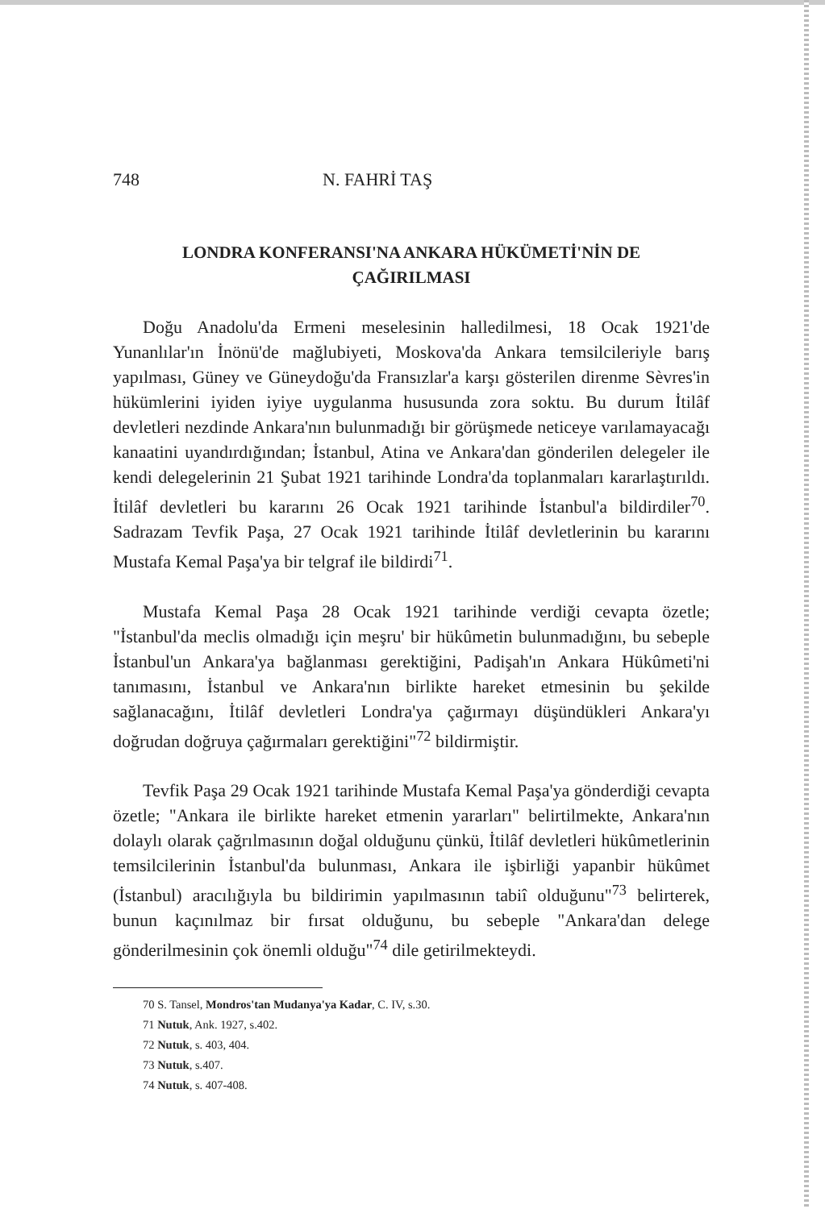748 N. FAHRİ TAŞ
LONDRA KONFERANSI'NA ANKARA HÜKÜMETİ'NİN DE
ÇAĞIRILMASI
Doğu Anadolu'da Ermeni meselesinin halledilmesi, 18 Ocak 1921'de Yunanlılar'ın İnönü'de mağlubiyeti, Moskova'da Ankara temsilcileriyle barış yapılması, Güney ve Güneydoğu'da Fransızlar'a karşı gösterilen direnme Sèvres'in hükümlerini iyiden iyiye uygulanma hususunda zora soktu. Bu durum İtilâf devletleri nezdinde Ankara'nın bulunmadığı bir görüşmede neticeye varılamayacağı kanaatini uyandırdığından; İstanbul, Atina ve Ankara'dan gönderilen delegeler ile kendi delegelerinin 21 Şubat 1921 tarihinde Londra'da toplanmaları kararlaştırıldı. İtilâf devletleri bu kararını 26 Ocak 1921 tarihinde İstanbul'a bildirdiler<sup>70</sup>. Sadrazam Tevfik Paşa, 27 Ocak 1921 tarihinde İtilâf devletlerinin bu kararını Mustafa Kemal Paşa'ya bir telgraf ile bildirdi<sup>71</sup>.
Mustafa Kemal Paşa 28 Ocak 1921 tarihinde verdiği cevapta özetle; "İstanbul'da meclis olmadığı için meşru' bir hükûmetin bulunmadığını, bu sebeple İstanbul'un Ankara'ya bağlanması gerektiğini, Padişah'ın Ankara Hükûmeti'ni tanımasını, İstanbul ve Ankara'nın birlikte hareket etmesinin bu şekilde sağlanacağını, İtilâf devletleri Londra'ya çağırmayı düşündükleri Ankara'yı doğrudan doğruya çağırmaları gerektiğini"<sup>72</sup> bildirmiştir.
Tevfik Paşa 29 Ocak 1921 tarihinde Mustafa Kemal Paşa'ya gönderdiği cevapta özetle; "Ankara ile birlikte hareket etmenin yararları" belirtilmekte, Ankara'nın dolaylı olarak çağrılmasının doğal olduğunu çünkü, İtilâf devletleri hükûmetlerinin temsilcilerinin İstanbul'da bulunması, Ankara ile işbirliği yapanbir hükûmet (İstanbul) aracılığıyla bu bildirimin yapılmasının tabiî olduğunu"<sup>73</sup> belirterek, bunun kaçınılmaz bir fırsat olduğunu, bu sebeple "Ankara'dan delege gönderilmesinin çok önemli olduğu"<sup>74</sup> dile getirilmekteydi.
70 S. Tansel, Mondros'tan Mudanya'ya Kadar, C. IV, s.30.
71 Nutuk, Ank. 1927, s.402.
72 Nutuk, s. 403, 404.
73 Nutuk, s.407.
74 Nutuk, s. 407-408.